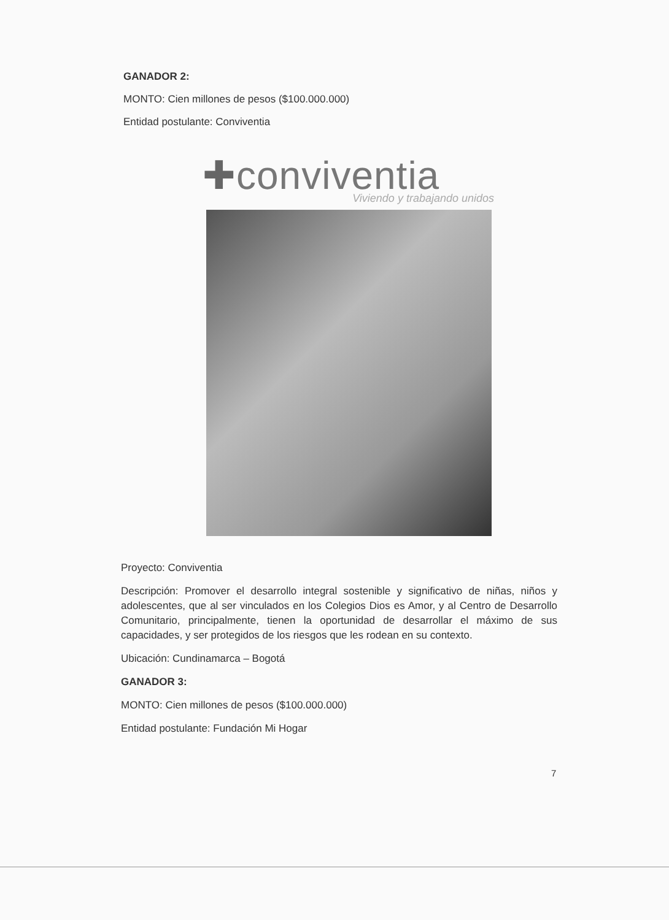GANADOR 2:
MONTO: Cien millones de pesos ($100.000.000)
Entidad postulante: Conviventia
✚conviventia
Viviendo y trabajando unidos
Proyecto: Conviventia
Descripción: Promover el desarrollo integral sostenible y significativo de niñas, niños y adolescentes, que al ser vinculados en los Colegios Dios es Amor, y al Centro de Desarrollo Comunitario, principalmente, tienen la oportunidad de desarrollar el máximo de sus capacidades, y ser protegidos de los riesgos que les rodean en su contexto.
Ubicación: Cundinamarca – Bogotá
GANADOR 3:
MONTO: Cien millones de pesos ($100.000.000)
Entidad postulante: Fundación Mi Hogar
7